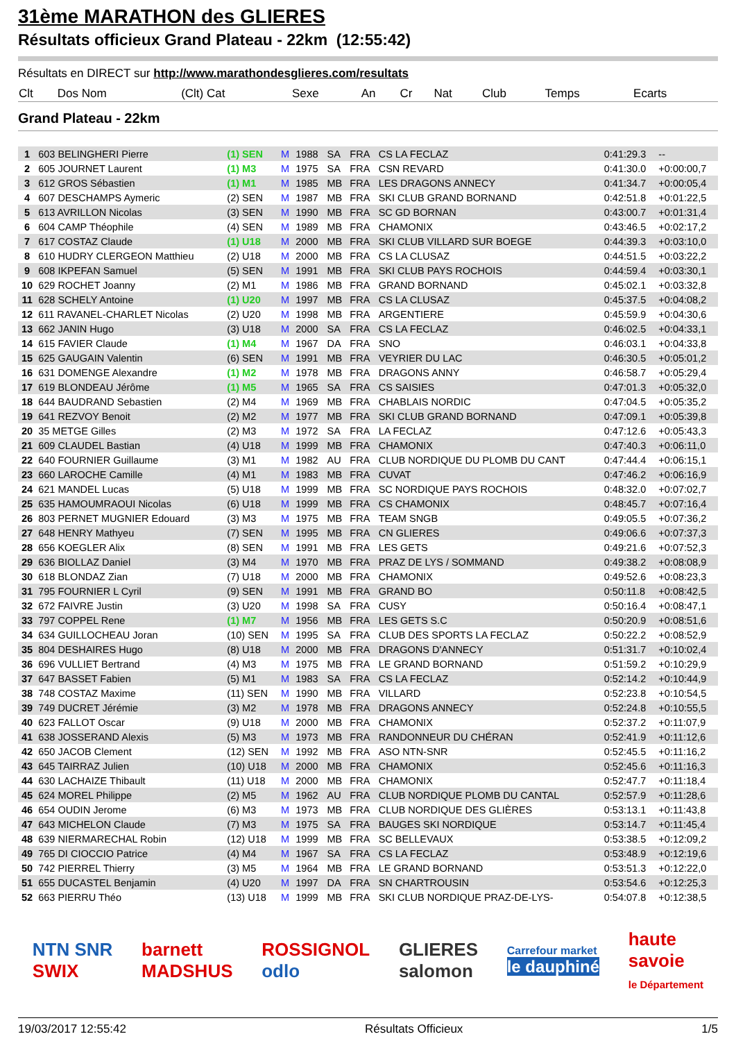31ème MARATHON des GLIERES
Résultats officieux Grand Plateau - 22km (12:55:42)
Résultats en DIRECT sur http://www.marathondesglieres.com/resultats
| Clt | Dos Nom | (Clt) Cat | Sexe | An | Cr | Nat | Club | Temps | Ecarts |
Grand Plateau - 22km
| 1 | 603 BELINGHERI Pierre | (1) SEN | M | 1988 | SA | FRA | CS LA FECLAZ | 0:41:29.3 | -- |
| 2 | 605 JOURNET Laurent | (1) M3 | M | 1975 | SA | FRA | CSN REVARD | 0:41:30.0 | +0:00:00,7 |
| 3 | 612 GROS Sébastien | (1) M1 | M | 1985 | MB | FRA | LES DRAGONS ANNECY | 0:41:34.7 | +0:00:05,4 |
| 4 | 607 DESCHAMPS Aymeric | (2) SEN | M | 1987 | MB | FRA | SKI CLUB GRAND BORNAND | 0:42:51.8 | +0:01:22,5 |
| 5 | 613 AVRILLON Nicolas | (3) SEN | M | 1990 | MB | FRA | SC GD BORNAN | 0:43:00.7 | +0:01:31,4 |
| 6 | 604 CAMP Théophile | (4) SEN | M | 1989 | MB | FRA | CHAMONIX | 0:43:46.5 | +0:02:17,2 |
| 7 | 617 COSTAZ Claude | (1) U18 | M | 2000 | MB | FRA | SKI CLUB VILLARD SUR BOEGE | 0:44:39.3 | +0:03:10,0 |
| 8 | 610 HUDRY CLERGEON Matthieu | (2) U18 | M | 2000 | MB | FRA | CS LA CLUSAZ | 0:44:51.5 | +0:03:22,2 |
| 9 | 608 IKPEFAN Samuel | (5) SEN | M | 1991 | MB | FRA | SKI CLUB PAYS ROCHOIS | 0:44:59.4 | +0:03:30,1 |
| 10 | 629 ROCHET Joanny | (2) M1 | M | 1986 | MB | FRA | GRAND BORNAND | 0:45:02.1 | +0:03:32,8 |
| 11 | 628 SCHELY Antoine | (1) U20 | M | 1997 | MB | FRA | CS LA CLUSAZ | 0:45:37.5 | +0:04:08,2 |
| 12 | 611 RAVANEL-CHARLET Nicolas | (2) U20 | M | 1998 | MB | FRA | ARGENTIERE | 0:45:59.9 | +0:04:30,6 |
| 13 | 662 JANIN Hugo | (3) U18 | M | 2000 | SA | FRA | CS LA FECLAZ | 0:46:02.5 | +0:04:33,1 |
| 14 | 615 FAVIER Claude | (1) M4 | M | 1967 | DA | FRA | SNO | 0:46:03.1 | +0:04:33,8 |
| 15 | 625 GAUGAIN Valentin | (6) SEN | M | 1991 | MB | FRA | VEYRIER DU LAC | 0:46:30.5 | +0:05:01,2 |
| 16 | 631 DOMENGE Alexandre | (1) M2 | M | 1978 | MB | FRA | DRAGONS ANNY | 0:46:58.7 | +0:05:29,4 |
| 17 | 619 BLONDEAU Jérôme | (1) M5 | M | 1965 | SA | FRA | CS SAISIES | 0:47:01.3 | +0:05:32,0 |
| 18 | 644 BAUDRAND Sebastien | (2) M4 | M | 1969 | MB | FRA | CHABLAIS NORDIC | 0:47:04.5 | +0:05:35,2 |
| 19 | 641 REZVOY Benoit | (2) M2 | M | 1977 | MB | FRA | SKI CLUB GRAND BORNAND | 0:47:09.1 | +0:05:39,8 |
| 20 | 35 METGE Gilles | (2) M3 | M | 1972 | SA | FRA | LA FECLAZ | 0:47:12.6 | +0:05:43,3 |
| 21 | 609 CLAUDEL Bastian | (4) U18 | M | 1999 | MB | FRA | CHAMONIX | 0:47:40.3 | +0:06:11,0 |
| 22 | 640 FOURNIER Guillaume | (3) M1 | M | 1982 | AU | FRA | CLUB NORDIQUE DU PLOMB DU CANT | 0:47:44.4 | +0:06:15,1 |
| 23 | 660 LAROCHE Camille | (4) M1 | M | 1983 | MB | FRA | CUVAT | 0:47:46.2 | +0:06:16,9 |
| 24 | 621 MANDEL Lucas | (5) U18 | M | 1999 | MB | FRA | SC NORDIQUE PAYS ROCHOIS | 0:48:32.0 | +0:07:02,7 |
| 25 | 635 HAMOUMRAOUI Nicolas | (6) U18 | M | 1999 | MB | FRA | CS CHAMONIX | 0:48:45.7 | +0:07:16,4 |
| 26 | 803 PERNET MUGNIER Edouard | (3) M3 | M | 1975 | MB | FRA | TEAM SNGB | 0:49:05.5 | +0:07:36,2 |
| 27 | 648 HENRY Mathyeu | (7) SEN | M | 1995 | MB | FRA | CN GLIERES | 0:49:06.6 | +0:07:37,3 |
| 28 | 656 KOEGLER Alix | (8) SEN | M | 1991 | MB | FRA | LES GETS | 0:49:21.6 | +0:07:52,3 |
| 29 | 636 BIOLLAZ Daniel | (3) M4 | M | 1970 | MB | FRA | PRAZ DE LYS / SOMMAND | 0:49:38.2 | +0:08:08,9 |
| 30 | 618 BLONDAZ Zian | (7) U18 | M | 2000 | MB | FRA | CHAMONIX | 0:49:52.6 | +0:08:23,3 |
| 31 | 795 FOURNIER L Cyril | (9) SEN | M | 1991 | MB | FRA | GRAND BO | 0:50:11.8 | +0:08:42,5 |
| 32 | 672 FAIVRE Justin | (3) U20 | M | 1998 | SA | FRA | CUSY | 0:50:16.4 | +0:08:47,1 |
| 33 | 797 COPPEL Rene | (1) M7 | M | 1956 | MB | FRA | LES GETS S.C | 0:50:20.9 | +0:08:51,6 |
| 34 | 634 GUILLOCHEAU Joran | (10) SEN | M | 1995 | SA | FRA | CLUB DES SPORTS LA FECLAZ | 0:50:22.2 | +0:08:52,9 |
| 35 | 804 DESHAIRES Hugo | (8) U18 | M | 2000 | MB | FRA | DRAGONS D'ANNECY | 0:51:31.7 | +0:10:02,4 |
| 36 | 696 VULLIET Bertrand | (4) M3 | M | 1975 | MB | FRA | LE GRAND BORNAND | 0:51:59.2 | +0:10:29,9 |
| 37 | 647 BASSET Fabien | (5) M1 | M | 1983 | SA | FRA | CS LA FECLAZ | 0:52:14.2 | +0:10:44,9 |
| 38 | 748 COSTAZ Maxime | (11) SEN | M | 1990 | MB | FRA | VILLARD | 0:52:23.8 | +0:10:54,5 |
| 39 | 749 DUCRET Jérémie | (3) M2 | M | 1978 | MB | FRA | DRAGONS ANNECY | 0:52:24.8 | +0:10:55,5 |
| 40 | 623 FALLOT Oscar | (9) U18 | M | 2000 | MB | FRA | CHAMONIX | 0:52:37.2 | +0:11:07,9 |
| 41 | 638 JOSSERAND Alexis | (5) M3 | M | 1973 | MB | FRA | RANDONNEUR DU CHÉRAN | 0:52:41.9 | +0:11:12,6 |
| 42 | 650 JACOB Clement | (12) SEN | M | 1992 | MB | FRA | ASO NTN-SNR | 0:52:45.5 | +0:11:16,2 |
| 43 | 645 TAIRRAZ Julien | (10) U18 | M | 2000 | MB | FRA | CHAMONIX | 0:52:45.6 | +0:11:16,3 |
| 44 | 630 LACHAIZE Thibault | (11) U18 | M | 2000 | MB | FRA | CHAMONIX | 0:52:47.7 | +0:11:18,4 |
| 45 | 624 MOREL Philippe | (2) M5 | M | 1962 | AU | FRA | CLUB NORDIQUE PLOMB DU CANTAL | 0:52:57.9 | +0:11:28,6 |
| 46 | 654 OUDIN Jerome | (6) M3 | M | 1973 | MB | FRA | CLUB NORDIQUE DES GLIÈRES | 0:53:13.1 | +0:11:43,8 |
| 47 | 643 MICHELON Claude | (7) M3 | M | 1975 | SA | FRA | BAUGES SKI NORDIQUE | 0:53:14.7 | +0:11:45,4 |
| 48 | 639 NIERMARECHAL Robin | (12) U18 | M | 1999 | MB | FRA | SC BELLEVAUX | 0:53:38.5 | +0:12:09,2 |
| 49 | 765 DI CIOCCIO Patrice | (4) M4 | M | 1967 | SA | FRA | CS LA FECLAZ | 0:53:48.9 | +0:12:19,6 |
| 50 | 742 PIERREL Thierry | (3) M5 | M | 1964 | MB | FRA | LE GRAND BORNAND | 0:53:51.3 | +0:12:22,0 |
| 51 | 655 DUCASTEL Benjamin | (4) U20 | M | 1997 | DA | FRA | SN CHARTROUSIN | 0:53:54.6 | +0:12:25,3 |
| 52 | 663 PIERRU Théo | (13) U18 | M | 1999 | MB | FRA | SKI CLUB NORDIQUE PRAZ-DE-LYS- | 0:54:07.8 | +0:12:38,5 |
NTN SNR
SWIX
barnett
MADSHUS
ROSSIGNOL
odlo
GLIERES
salomon
Carrefour market
le dauphiné
haute
savoie
le Département
19/03/2017 12:55:42 Résultats Officieux 1/5